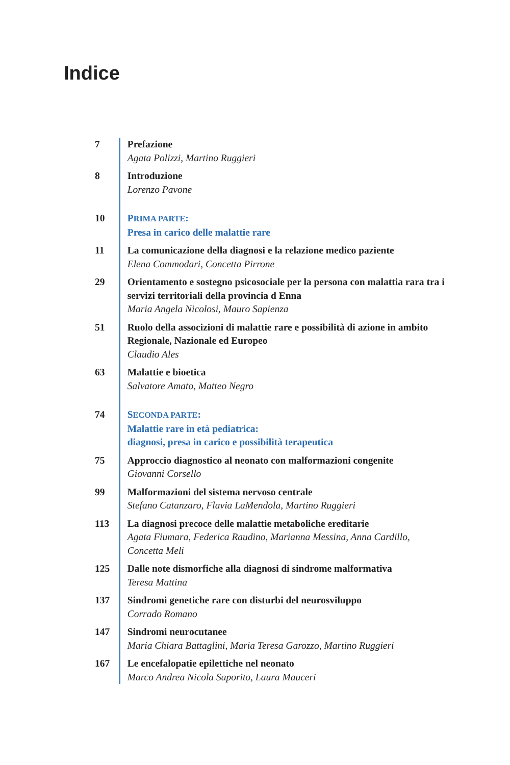Indice
7 Prefazione
Agata Polizzi, Martino Ruggieri
8 Introduzione
Lorenzo Pavone
10 PRIMA PARTE:
Presa in carico delle malattie rare
11 La comunicazione della diagnosi e la relazione medico paziente
Elena Commodari, Concetta Pirrone
29 Orientamento e sostegno psicosociale per la persona con malat­tia rara tra i servizi territoriali della provincia d Enna
Maria Angela Nicolosi, Mauro Sapienza
51 Ruolo della associzioni di malattie rare e possibilità di azione in ambito Regionale, Nazionale ed Europeo
Claudio Ales
63 Malattie e bioetica
Salvatore Amato, Matteo Negro
74 SECONDA PARTE:
Malattie rare in età pediatrica:
diagnosi, presa in carico e possibilità terapeutica
75 Approccio diagnostico al neonato con malformazioni congenite
Giovanni Corsello
99 Malformazioni del sistema nervoso centrale
Stefano Catanzaro, Flavia LaMendola, Martino Ruggieri
113 La diagnosi precoce delle malattie metaboliche ereditarie
Agata Fiumara, Federica Raudino, Marianna Messina, Anna Cardillo, Concetta Meli
125 Dalle note dismorfiche alla diagnosi di sindrome malformativa
Teresa Mattina
137 Sindromi genetiche rare con disturbi del neurosviluppo
Corrado Romano
147 Sindromi neurocutanee
Maria Chiara Battaglini, Maria Teresa Garozzo, Martino Ruggieri
167 Le encefalopatie epilettiche nel neonato
Marco Andrea Nicola Saporito, Laura Mauceri